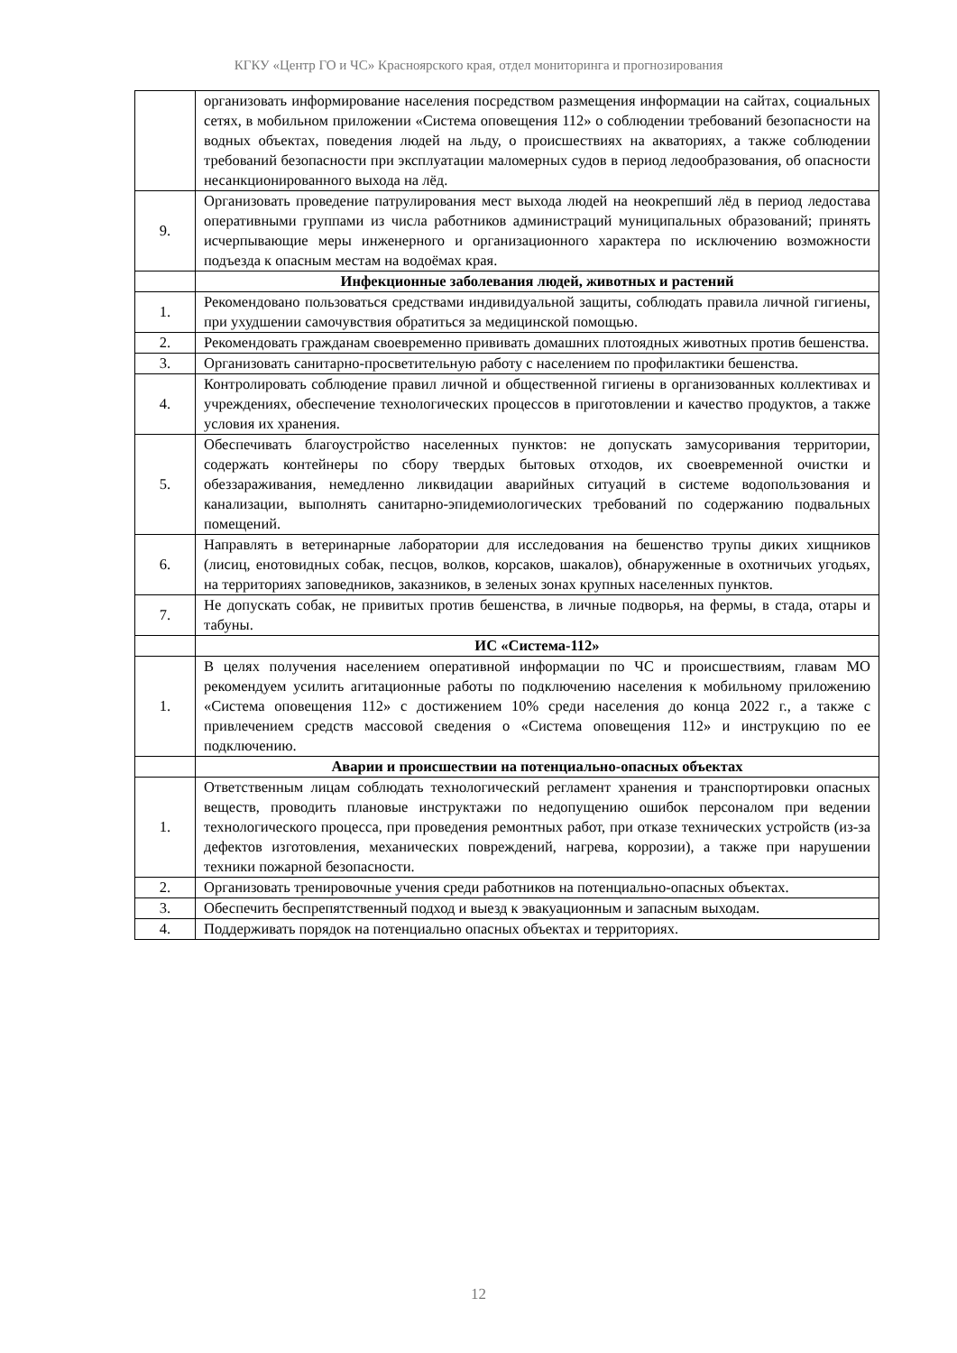КГКУ «Центр ГО и ЧС» Красноярского края, отдел мониторинга и прогнозирования
| | организовать информирование населения посредством размещения информации на сайтах, социальных сетях, в мобильном приложении «Система оповещения 112» о соблюдении требований безопасности на водных объектах, поведения людей на льду, о происшествиях на акваториях, а также соблюдении требований безопасности при эксплуатации маломерных судов в период ледообразования, об опасности несанкционированного выхода на лёд. |
| 9. | Организовать проведение патрулирования мест выхода людей на неокрепший лёд в период ледостава оперативными группами из числа работников администраций муниципальных образований; принять исчерпывающие меры инженерного и организационного характера по исключению возможности подъезда к опасным местам на водоёмах края. |
| | Инфекционные заболевания людей, животных и растений |
| 1. | Рекомендовано пользоваться средствами индивидуальной защиты, соблюдать правила личной гигиены, при ухудшении самочувствия обратиться за медицинской помощью. |
| 2. | Рекомендовать гражданам своевременно прививать домашних плотоядных животных против бешенства. |
| 3. | Организовать санитарно-просветительную работу с населением по профилактики бешенства. |
| 4. | Контролировать соблюдение правил личной и общественной гигиены в организованных коллективах и учреждениях, обеспечение технологических процессов в приготовлении и качество продуктов, а также условия их хранения. |
| 5. | Обеспечивать благоустройство населенных пунктов: не допускать замусоривания территории, содержать контейнеры по сбору твердых бытовых отходов, их своевременной очистки и обеззараживания, немедленно ликвидации аварийных ситуаций в системе водопользования и канализации, выполнять санитарно-эпидемиологических требований по содержанию подвальных помещений. |
| 6. | Направлять в ветеринарные лаборатории для исследования на бешенство трупы диких хищников (лисиц, енотовидных собак, песцов, волков, корсаков, шакалов), обнаруженные в охотничьих угодьях, на территориях заповедников, заказников, в зеленых зонах крупных населенных пунктов. |
| 7. | Не допускать собак, не привитых против бешенства, в личные подворья, на фермы, в стада, отары и табуны. |
| | ИС «Система-112» |
| 1. | В целях получения населением оперативной информации по ЧС и происшествиям, главам МО рекомендуем усилить агитационные работы по подключению населения к мобильному приложению «Система оповещения 112» с достижением 10% среди населения до конца 2022 г., а также с привлечением средств массовой сведения о «Система оповещения 112» и инструкцию по ее подключению. |
| | Аварии и происшествии на потенциально-опасных объектах |
| 1. | Ответственным лицам соблюдать технологический регламент хранения и транспортировки опасных веществ, проводить плановые инструктажи по недопущению ошибок персоналом при ведении технологического процесса, при проведения ремонтных работ, при отказе технических устройств (из-за дефектов изготовления, механических повреждений, нагрева, коррозии), а также при нарушении техники пожарной безопасности. |
| 2. | Организовать тренировочные учения среди работников на потенциально-опасных объектах. |
| 3. | Обеспечить беспрепятственный подход и выезд к эвакуационным и запасным выходам. |
| 4. | Поддерживать порядок на потенциально опасных объектах и территориях. |
12